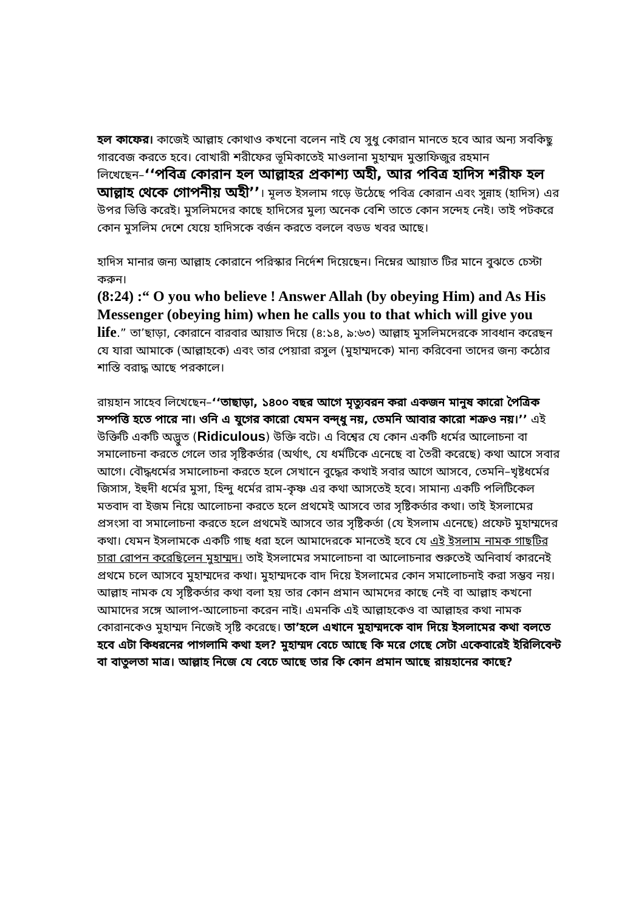হল কাফের। কাজেই আল্লাহ কোথাও কখনো বলেন নাই যে সুধু কোরান মানতে হবে আর অন্য সবকিছু গারবেজ করতে হবে। বোখারী শরীফের ভূমিকাতেই মাওলানা মুহাম্মদ মুস্তাফিজুর রহমান লিখেছেন–‘‘পবিত্র কোরান হল আল্লাহর প্রকাশ্য অহী, আর পবিত্র হাদিস শরীফ হল আল্লাহ থেকে গোপনীয় অহী’’। মূলত ইসলাম গড়ে উঠেছে পবিত্র কোরান এবং সুন্নাহ (হাদিস) এর উপর ভিত্তি করেই। মুসলিমদের কাছে হাদিসের মুল্য অনেক বেশি তাতে কোন সন্দেহ নেই। তাই পটকরে কোন মুসলিম দেশে যেয়ে হাদিসকে বর্জন করতে বললে বডড খবর আছে।
হাদিস মানার জন্য আল্লাহ কোরানে পরিস্কার নির্দেশ দিয়েছেন। নিম্নের আয়াত টির মানে বুঝতে চেস্টা করুন।
(8:24) :“ O you who believe ! Answer Allah (by obeying Him) and As His Messenger (obeying him) when he calls you to that which will give you life.” তা’ছাড়া, কোরানে বারবার আয়াত দিয়ে (৪:১৪, ৯:৬৩) আল্লাহ মুসলিমদেরকে সাবধান করেছন যে যারা আমাকে (আল্লাহকে) এবং তার পেয়ারা রসুল (মুহাম্মদকে) মান্য করিবেনা তাদের জন্য কঠোর শাস্তি বরাদ্ধ আছে পরকালে।
রায়হান সাহেব লিখেছেন–‘‘তাছাড়া, ১৪০০ বছর আগে মৃত্যুবরন করা একজন মানুষ কারো পৈত্রিক সম্পত্তি হতে পারে না। ওনি এ যুগের কারো যেমন বন্দ্ধু নয়, তেমনি আবার কারো শত্রুও নয়।’’ এই উক্তিটি একটি অদ্ভুত (Ridiculous) উক্তি বটে। এ বিশ্বের যে কোন একটি ধর্মের আলোচনা বা সমালোচনা করতে গেলে তার সৃষ্টিকর্তার (অর্থাৎ, যে ধর্মটিকে এনেছে বা তৈরী করেছে) কথা আসে সবার আগে। বৌদ্ধধর্মের সমালোচনা করতে হলে সেখানে বুদ্ধের কথাই সবার আগে আসবে, তেমনি–খৃষ্টধর্মের জিসাস, ইহুদী ধর্মের মুসা, হিন্দু ধর্মের রাম-কৃষ্ণ এর কথা আসতেই হবে। সামান্য একটি পলিটিকেল মতবাদ বা ইজম নিয়ে আলোচনা করতে হলে প্রথমেই আসবে তার সৃষ্টিকর্তার কথা। তাই ইসলামের প্রসংসা বা সমালোচনা করতে হলে প্রথমেই আসবে তার সৃষ্টিকর্তা (যে ইসলাম এনেছে) প্রফেট মুহাম্মদের কথা। যেমন ইসলামকে একটি গাছ ধরা হলে আমাদেরকে মানতেই হবে যে এই ইসলাম নামক গাছটির চারা রোপন করেছিলেন মুহাম্মদ। তাই ইসলামের সমালোচনা বা আলোচনার শুরুতেই অনিবার্য কারনেই প্রথমে চলে আসবে মুহাম্মদের কথা। মুহাম্মদকে বাদ দিয়ে ইসলামের কোন সমালোচনাই করা সম্ভব নয়। আল্লাহ নামক যে সৃষ্টিকর্তার কথা বলা হয় তার কোন প্রমান আমদের কাছে নেই বা আল্লাহ কখনো আমাদের সঙ্গে আলাপ-আলোচনা করেন নাই। এমনকি এই আল্লাহকেও বা আল্লাহর কথা নামক কোরানকেও মুহাম্মদ নিজেই সৃষ্টি করেছে। তা’হলে এখানে মুহাম্মদকে বাদ দিয়ে ইসলামের কথা বলতে হবে এটা কিধরনের পাগলামি কথা হল? মুহাম্মদ বেচে আছে কি মরে গেছে সেটা একেবারেই ইরিলিবেন্ট বা বাতুলতা মাত্র। আল্লাহ নিজে যে বেচে আছে তার কি কোন প্রমান আছে রায়হানের কাছে?